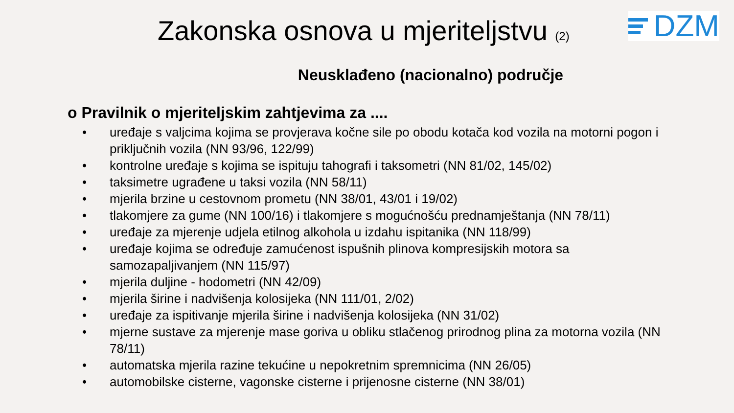DZM
Zakonska osnova u mjeriteljstvu (2)
Neusklađeno (nacionalno) područje
o Pravilnik o mjeriteljskim zahtjevima za ....
• uređaje s valjcima kojima se provjerava kočne sile po obodu kotača kod vozila na motorni pogon i priključnih vozila (NN 93/96, 122/99)
• kontrolne uređaje s kojima se ispituju tahografi i taksometri (NN 81/02, 145/02)
• taksimetre ugrađene u taksi vozila (NN 58/11)
• mjerila brzine u cestovnom prometu (NN 38/01, 43/01 i 19/02)
• tlakomjere za gume (NN 100/16) i tlakomjere s mogućnošću prednamještanja (NN 78/11)
• uređaje za mjerenje udjela etilnog alkohola u izdahu ispitanika (NN 118/99)
• uređaje kojima se određuje zamućenost ispušnih plinova kompresijskih motora sa samozapaljivanjem (NN 115/97)
• mjerila duljine - hodometri (NN 42/09)
• mjerila širine i nadvišenja kolosijeka (NN 111/01, 2/02)
• uređaje za ispitivanje mjerila širine i nadvišenja kolosijeka (NN 31/02)
• mjerne sustave za mjerenje mase goriva u obliku stlačenog prirodnog plina za motorna vozila (NN 78/11)
• automatska mjerila razine tekućine u nepokretnim spremnicima (NN 26/05)
• automobilske cisterne, vagonske cisterne i prijenosne cisterne (NN 38/01)